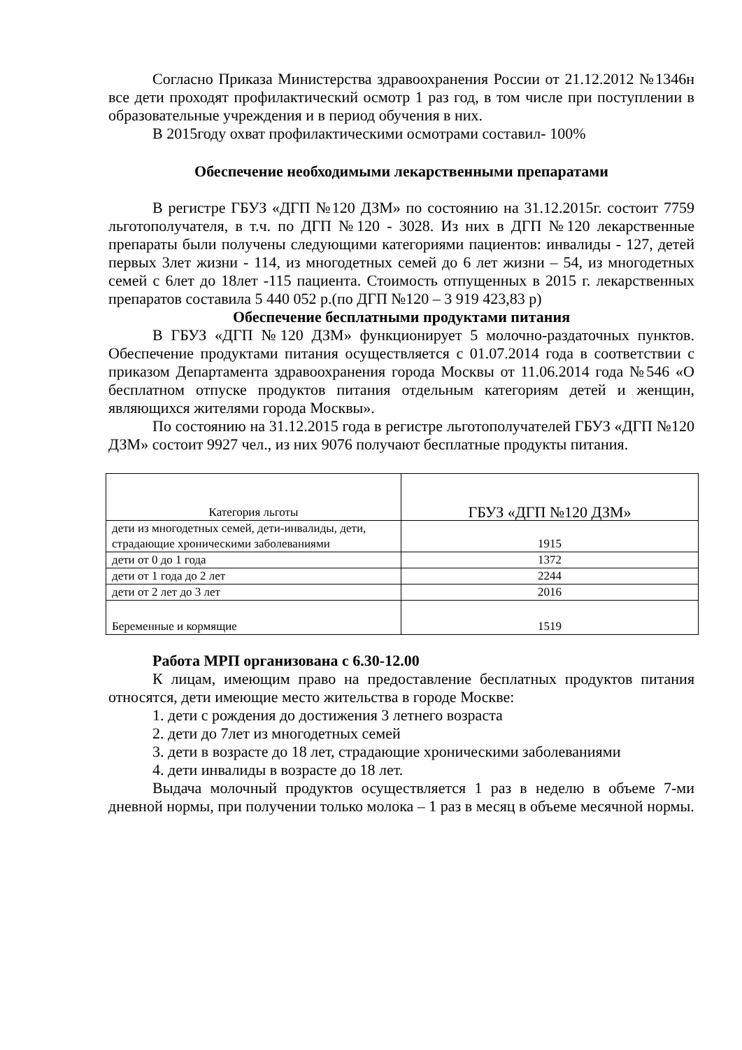Согласно Приказа Министерства здравоохранения России от 21.12.2012 №1346н все дети проходят профилактический осмотр 1 раз год, в том числе при поступлении в образовательные учреждения и в период обучения в них.
В 2015году охват профилактическими осмотрами составил- 100%
Обеспечение необходимыми лекарственными препаратами
В регистре ГБУЗ «ДГП №120 ДЗМ» по состоянию на 31.12.2015г. состоит 7759 льготополучателя, в т.ч. по ДГП №120 - 3028. Из них в ДГП №120 лекарственные препараты были получены следующими категориями пациентов: инвалиды - 127, детей первых 3лет жизни - 114, из многодетных семей до 6 лет жизни – 54, из многодетных семей с 6лет до 18лет -115 пациента. Стоимость отпущенных в 2015 г. лекарственных препаратов составила 5 440 052 р.(по ДГП №120 – 3 919 423,83 р)
Обеспечение бесплатными продуктами питания
В ГБУЗ «ДГП №120 ДЗМ» функционирует 5 молочно-раздаточных пунктов. Обеспечение продуктами питания осуществляется с 01.07.2014 года в соответствии с приказом Департамента здравоохранения города Москвы от 11.06.2014 года №546 «О бесплатном отпуске продуктов питания отдельным категориям детей и женщин, являющихся жителями города Москвы».
По состоянию на 31.12.2015 года в регистре льготополучателей ГБУЗ «ДГП №120 ДЗМ» состоит 9927 чел., из них 9076 получают бесплатные продукты питания.
| Категория льготы | ГБУЗ «ДГП №120 ДЗМ» |
| дети из многодетных семей, дети-инвалиды, дети, страдающие хроническими заболеваниями | 1915 |
| дети от 0 до 1 года | 1372 |
| дети от 1 года до 2 лет | 2244 |
| дети от 2 лет до 3 лет | 2016 |
| Беременные и кормящие | 1519 |
Работа МРП организована с 6.30-12.00
К лицам, имеющим право на предоставление бесплатных продуктов питания относятся, дети имеющие место жительства в городе Москве:
1. дети с рождения до достижения 3 летнего возраста
2. дети до 7лет из многодетных семей
3. дети в возрасте до 18 лет, страдающие хроническими заболеваниями
4. дети инвалиды в возрасте до 18 лет.
Выдача молочный продуктов осуществляется 1 раз в неделю в объеме 7-ми дневной нормы, при получении только молока – 1 раз в месяц в объеме месячной нормы.